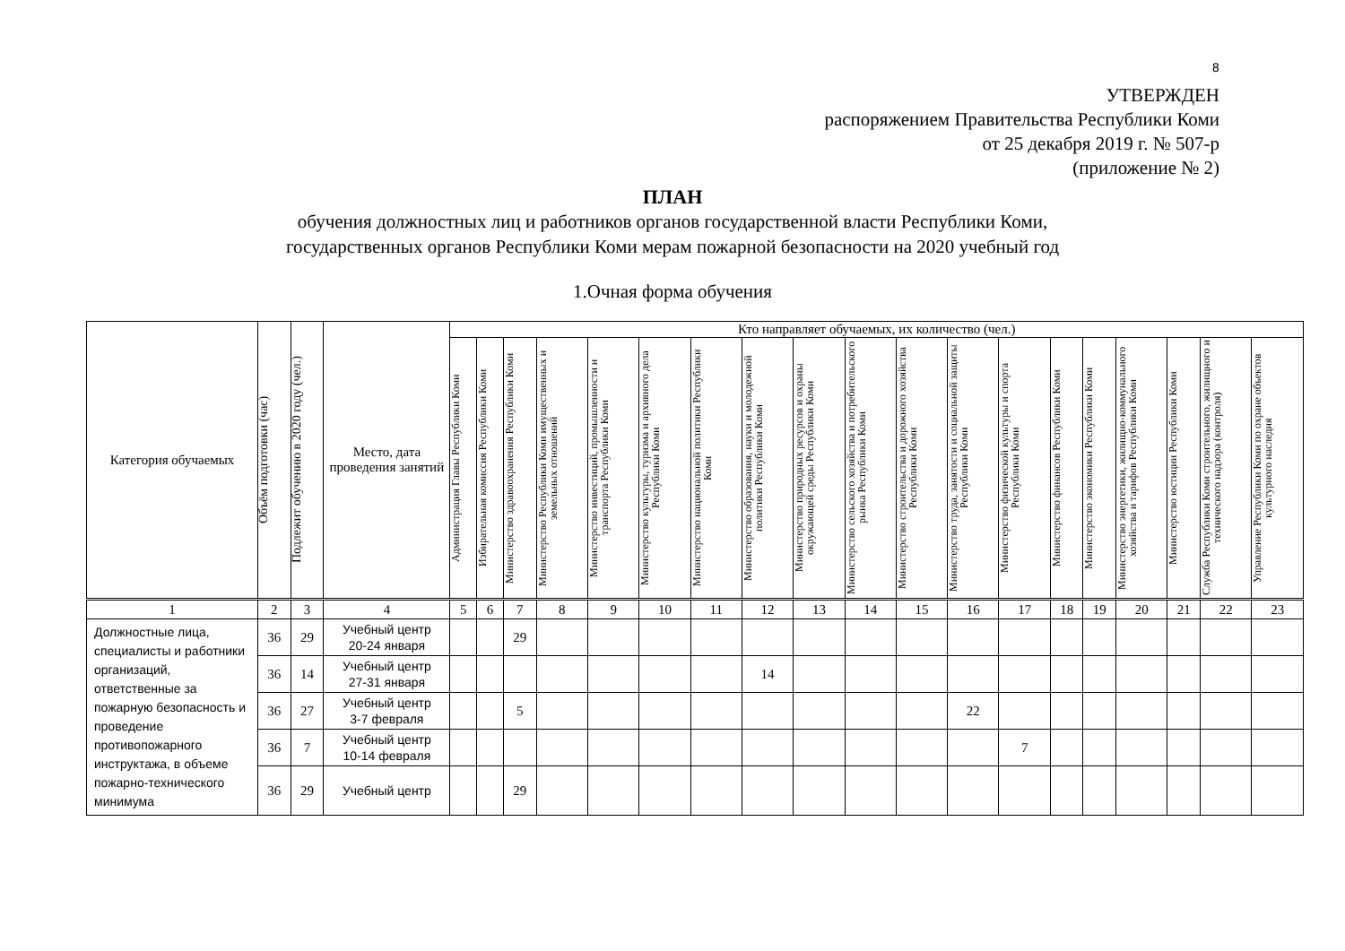8
УТВЕРЖДЕН
распоряжением Правительства Республики Коми
от 25 декабря 2019 г. № 507-р
(приложение № 2)
ПЛАН
обучения должностных лиц и работников органов государственной власти Республики Коми,
государственных органов Республики Коми мерам пожарной безопасности на 2020 учебный год
1.Очная форма обучения
| Категория обучаемых | Объём подготовки (час) | Подлежит обучению в 2020 году (чел.) | Место, дата проведения занятий | Кто направляет обучаемых, их количество (чел.) | | | | | | | | | | | | | | | | | | |
| --- | --- | --- | --- | --- | --- | --- | --- | --- | --- | --- | --- | --- | --- | --- | --- | --- | --- | --- | --- | --- | --- | --- |
| | | | | Администрация Главы Республики Коми | Избирательная комиссия Республики Коми | Министерство здравоохранения Республики Коми | Министерство Республики Коми имущественных и земельных отношений | Министерство инвестиций, промышленности и транспорта Республики Коми | Министерство культуры, туризма и архивного дела Республики Коми | Министерство национальной политики Республики Коми | Министерство образования, науки и молодежной политики Республики Коми | Министерство природных ресурсов и охраны окружающей среды Республики Коми | Министерство сельского хозяйства и потребительского рынка Республики Коми | Министерство строительства и дорожного хозяйства Республики Коми | Министерство труда, занятости и социальной защиты Республики Коми | Министерство физической культуры и спорта Республики Коми | Министерство финансов Республики Коми | Министерство экономики Республики Коми | Министерство энергетики, жилищно-коммунального хозяйства и тарифов Республики Коми | Министерство юстиции Республики Коми | Служба Республики Коми строительного, жилищного и технического надзора (контроля) | Управление Республики Коми по охране объектов культурного наследия |
| 1 | 2 | 3 | 4 | 5 | 6 | 7 | 8 | 9 | 10 | 11 | 12 | 13 | 14 | 15 | 16 | 17 | 18 | 19 | 20 | 21 | 22 | 23 |
| Должностные лица, специалисты и работники организаций, ответственные за пожарную безопасность и проведение противопожарного инструктажа, в объеме пожарно-технического минимума | 36 | 29 | Учебный центр 20-24 января | | | 29 | | | | | | | | | | | | | | | | |
| | 36 | 14 | Учебный центр 27-31 января | | | | | | | | 14 | | | | | | | | | | | |
| | 36 | 27 | Учебный центр 3-7 февраля | | | 5 | | | | | | | | | 22 | | | | | | | |
| | 36 | 7 | Учебный центр 10-14 февраля | | | | | | | | | | | | | 7 | | | | | | |
| | 36 | 29 | Учебный центр | | | 29 | | | | | | | | | | | | | | | | |